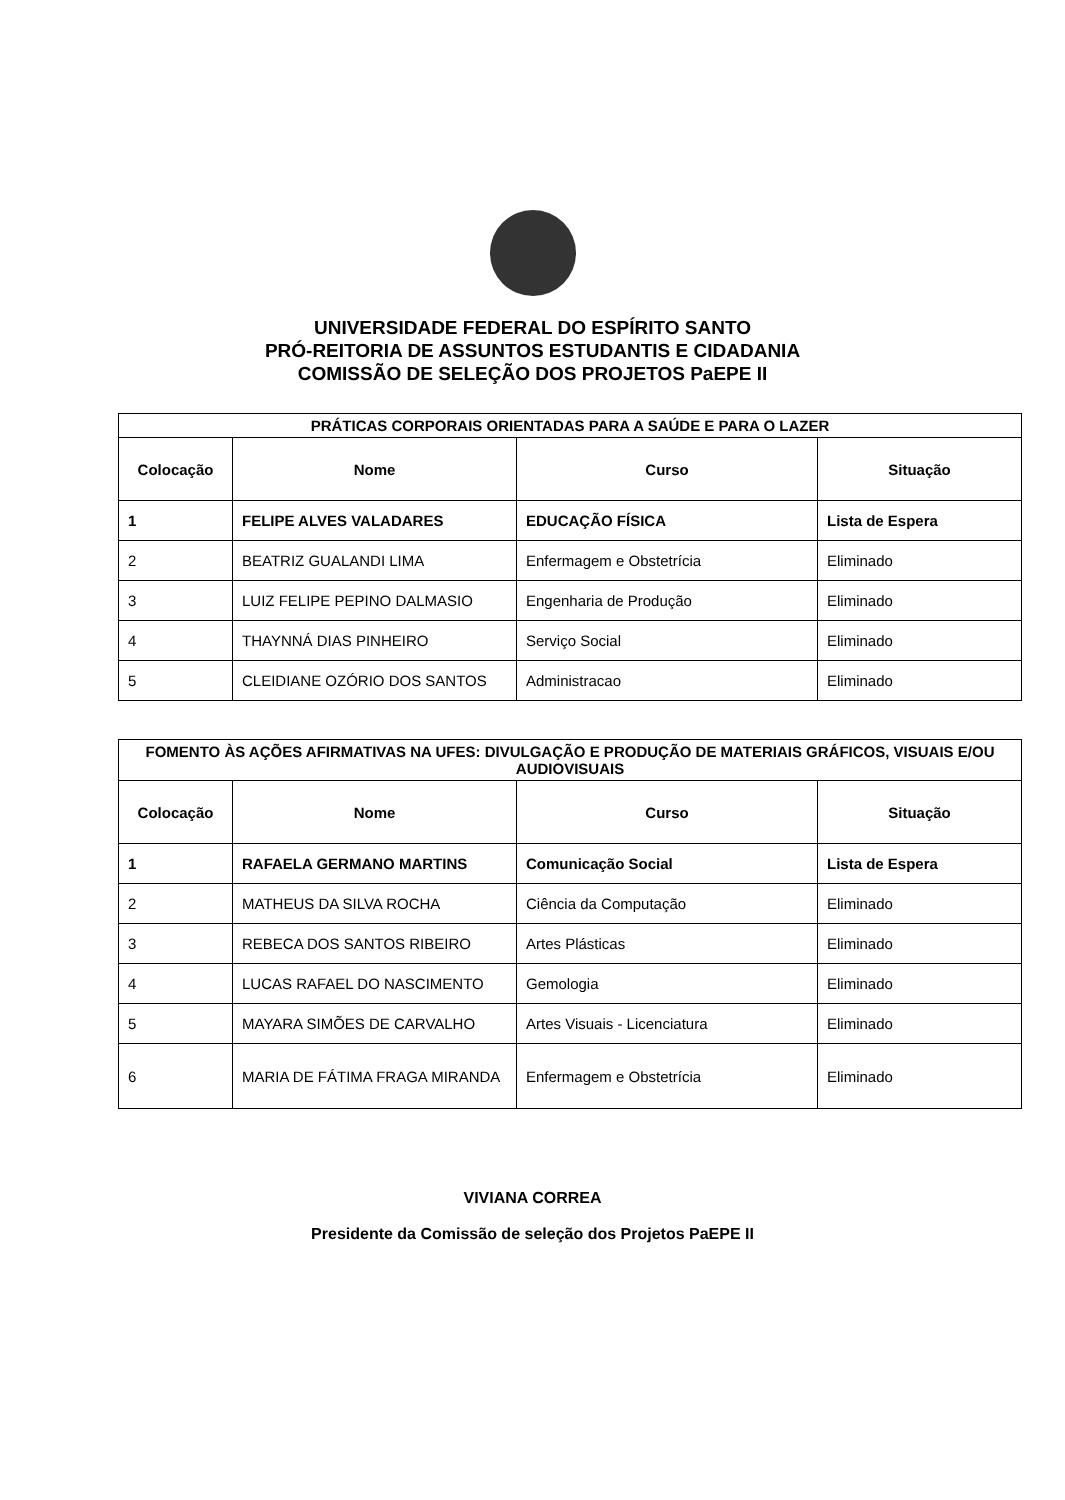UNIVERSIDADE FEDERAL DO ESPÍRITO SANTO
PRÓ-REITORIA DE ASSUNTOS ESTUDANTIS E CIDADANIA
COMISSÃO DE SELEÇÃO DOS PROJETOS PaEPE II
| PRÁTICAS CORPORAIS ORIENTADAS PARA A SAÚDE E PARA O LAZER | | | |
| --- | --- | --- | --- |
| Colocação | Nome | Curso | Situação |
| 1 | FELIPE ALVES VALADARES | EDUCAÇÃO FÍSICA | Lista de Espera |
| 2 | BEATRIZ GUALANDI LIMA | Enfermagem e Obstetrícia | Eliminado |
| 3 | LUIZ FELIPE PEPINO DALMASIO | Engenharia de Produção | Eliminado |
| 4 | THAYNNÁ DIAS PINHEIRO | Serviço Social | Eliminado |
| 5 | CLEIDIANE OZÓRIO DOS SANTOS | Administracao | Eliminado |
| FOMENTO ÀS AÇÕES AFIRMATIVAS NA UFES: DIVULGAÇÃO E PRODUÇÃO DE MATERIAIS GRÁFICOS, VISUAIS E/OU AUDIOVISUAIS | | | |
| --- | --- | --- | --- |
| Colocação | Nome | Curso | Situação |
| 1 | RAFAELA GERMANO MARTINS | Comunicação Social | Lista de Espera |
| 2 | MATHEUS DA SILVA ROCHA | Ciência da Computação | Eliminado |
| 3 | REBECA DOS SANTOS RIBEIRO | Artes Plásticas | Eliminado |
| 4 | LUCAS RAFAEL DO NASCIMENTO | Gemologia | Eliminado |
| 5 | MAYARA SIMÕES DE CARVALHO | Artes Visuais - Licenciatura | Eliminado |
| 6 | MARIA DE FÁTIMA FRAGA MIRANDA | Enfermagem e Obstetrícia | Eliminado |
VIVIANA CORREA
Presidente da Comissão de seleção dos Projetos PaEPE II